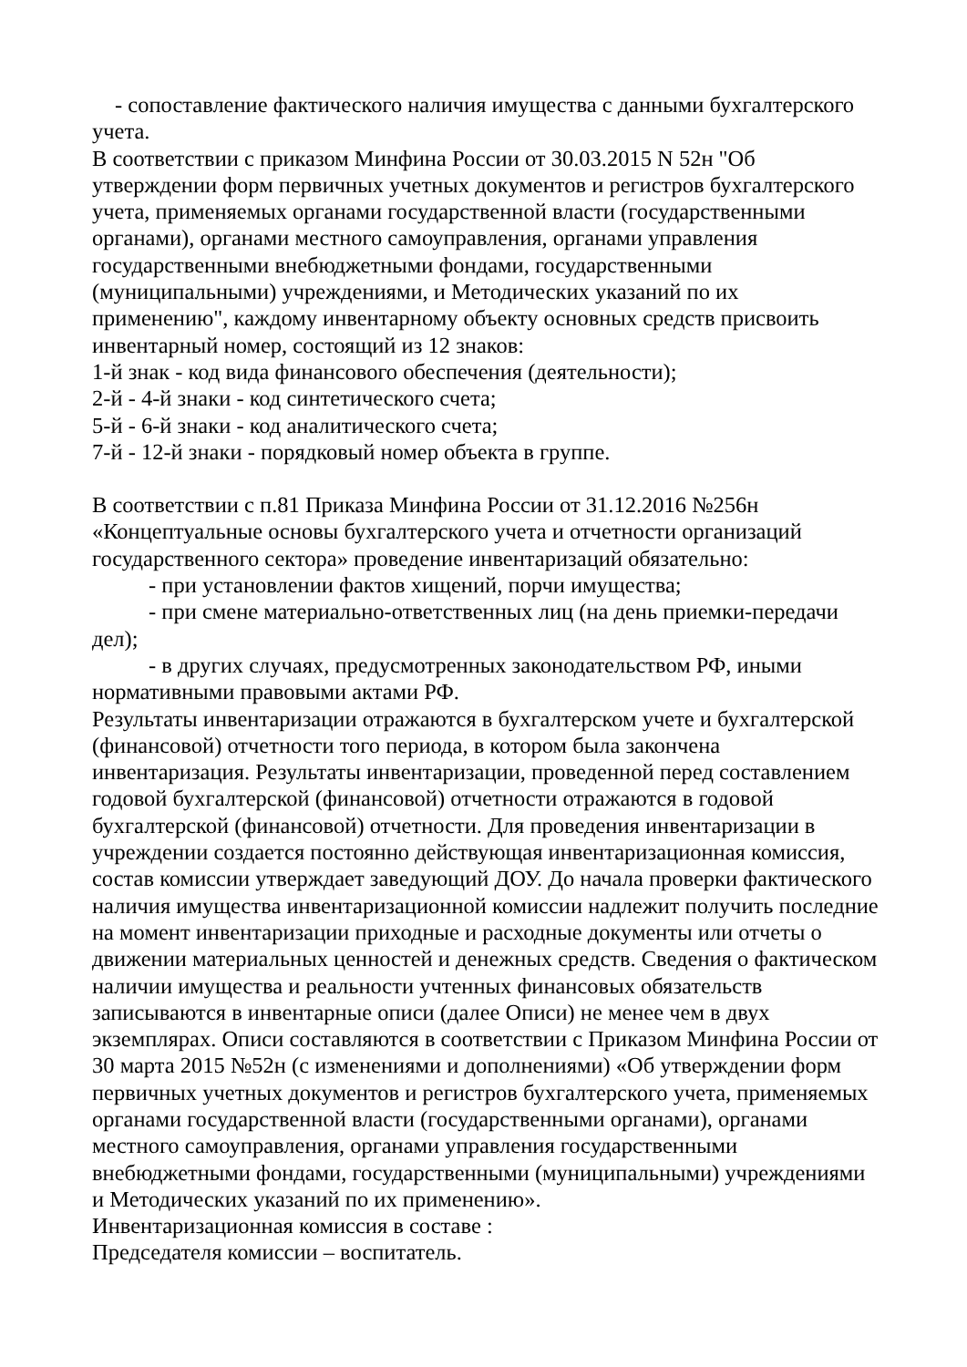- сопоставление фактического наличия имущества с данными бухгалтерского
учета.
В соответствии с приказом Минфина России от 30.03.2015 N 52н "Об утверждении форм первичных учетных документов и регистров бухгалтерского учета, применяемых органами государственной власти (государственными органами), органами местного самоуправления, органами управления государственными внебюджетными фондами, государственными (муниципальными) учреждениями, и Методических указаний по их применению", каждому инвентарному объекту основных средств присвоить инвентарный номер, состоящий из 12 знаков:
1-й знак - код вида финансового обеспечения (деятельности);
2-й - 4-й знаки - код синтетического счета;
5-й - 6-й знаки - код аналитического счета;
7-й - 12-й знаки - порядковый номер объекта в группе.
В соответствии с п.81 Приказа Минфина России от 31.12.2016 №256н «Концептуальные основы бухгалтерского учета и отчетности организаций государственного сектора» проведение инвентаризаций обязательно:
- при установлении фактов хищений, порчи имущества;
- при смене материально-ответственных лиц (на день приемки-передачи
дел);
- в других случаях, предусмотренных законодательством РФ, иными
нормативными правовыми актами РФ.
Результаты инвентаризации отражаются в бухгалтерском учете и бухгалтерской (финансовой) отчетности того периода, в котором была закончена инвентаризация. Результаты инвентаризации, проведенной перед составлением годовой бухгалтерской (финансовой) отчетности отражаются в годовой бухгалтерской (финансовой) отчетности. Для проведения инвентаризации в учреждении создается постоянно действующая инвентаризационная комиссия, состав комиссии утверждает заведующий ДОУ. До начала проверки фактического наличия имущества инвентаризационной комиссии надлежит получить последние на момент инвентаризации приходные и расходные документы или отчеты о движении материальных ценностей и денежных средств. Сведения о фактическом наличии имущества и реальности учтенных финансовых обязательств записываются в инвентарные описи (далее Описи) не менее чем в двух экземплярах. Описи составляются в соответствии с Приказом Минфина России от 30 марта 2015 №52н (с изменениями и дополнениями) «Об утверждении форм первичных учетных документов и регистров бухгалтерского учета, применяемых органами государственной власти (государственными органами), органами местного самоуправления, органами управления государственными внебюджетными фондами, государственными (муниципальными) учреждениями и Методических указаний по их применению».
Инвентаризационная комиссия в составе :
Председателя комиссии – воспитатель.